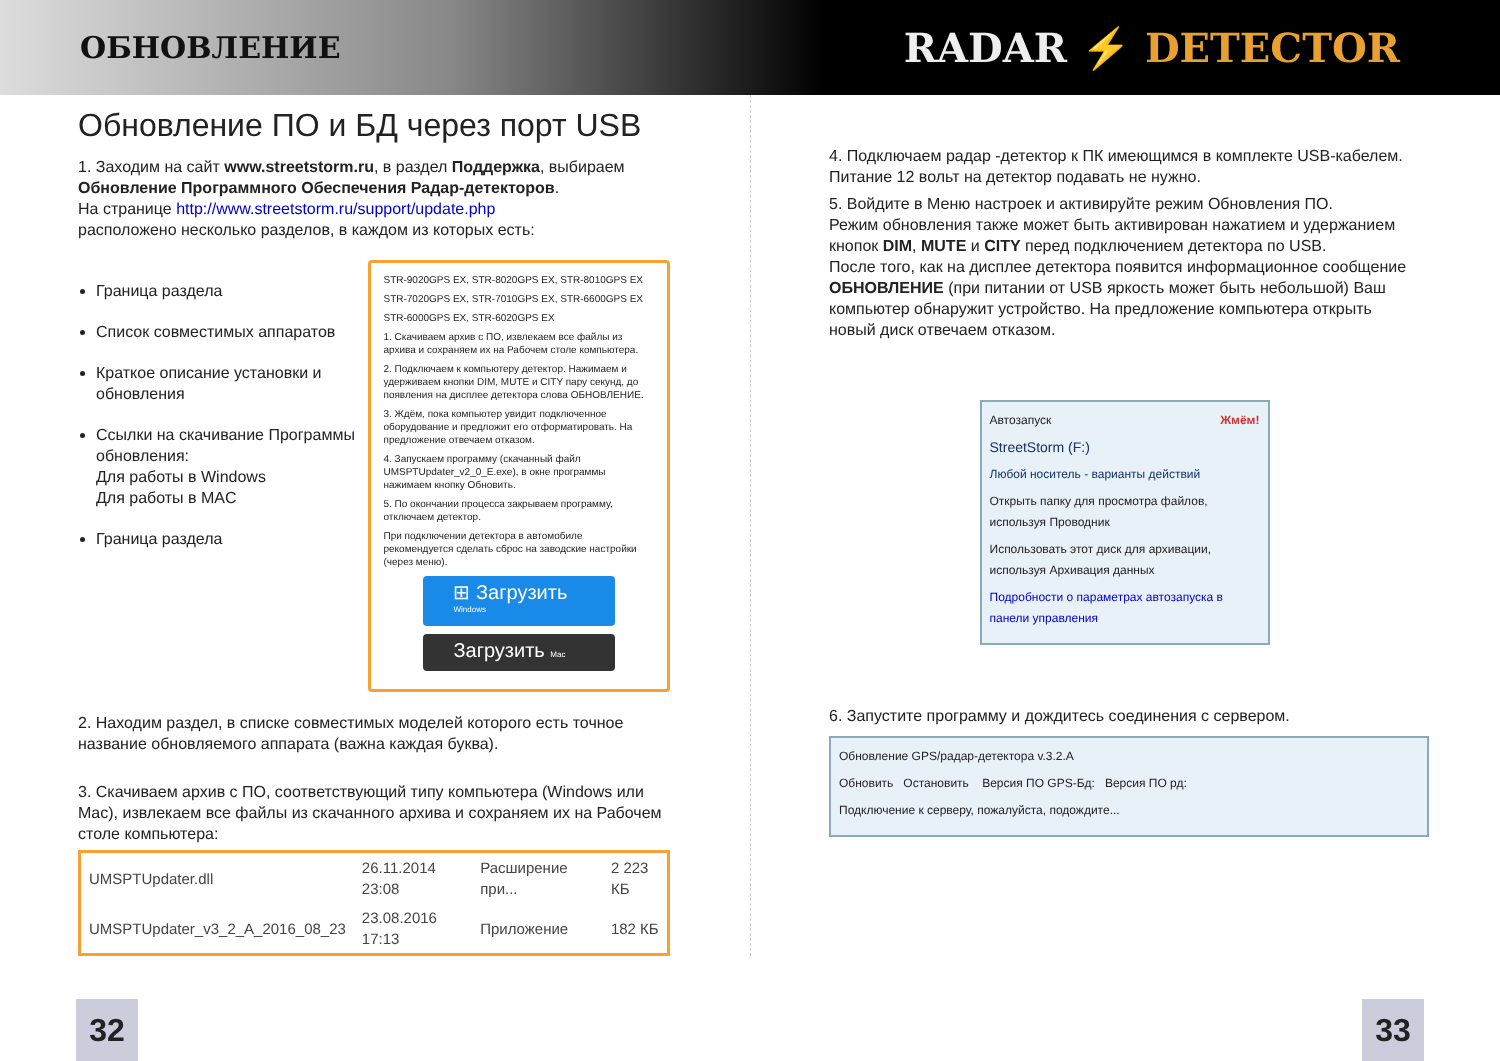ОБНОВЛЕНИЕ
RADAR ⚡ DETECTOR
Обновление ПО и БД через порт USB
1. Заходим на сайт www.streetstorm.ru, в раздел Поддержка, выбираем Обновление Программного Обеспечения Радар-детекторов.
На странице http://www.streetstorm.ru/support/update.php
расположено несколько разделов, в каждом из которых есть:
Граница раздела
Список совместимых аппаратов
Краткое описание установки и обновления
Ссылки на скачивание Программы обновления:
Для работы в Windows
Для работы в MAC
Граница раздела
STR-9020GPS EX, STR-8020GPS EX, STR-8010GPS EX
STR-7020GPS EX, STR-7010GPS EX, STR-6600GPS EX
STR-6000GPS EX, STR-6020GPS EX
1. Скачиваем архив с ПО, извлекаем все файлы из архива и сохраняем их на Рабочем столе компьютера.
2. Подключаем к компьютеру детектор. Нажимаем и удерживаем кнопки DIM, MUTE и CITY пару секунд, до появления на дисплее детектора слова ОБНОВЛЕНИЕ.
3. Ждём, пока компьютер увидит подключенное оборудование и предложит его отформатировать. На предложение отвечаем отказом.
4. Запускаем программу (скачанный файл UMSPTUpdater_v2_0_E.exe), в окне программы нажимаем кнопку Обновить.
5. По окончании процесса закрываем программу, отключаем детектор.
При подключении детектора в автомобиле рекомендуется сделать сброс на заводские настройки (через меню).
⊞ Загрузить Windows
Загрузить Mac
2. Находим раздел, в списке совместимых моделей которого есть точное название обновляемого аппарата (важна каждая буква).
3. Скачиваем архив с ПО, соответствующий типу компьютера (Windows или Mac), извлекаем все файлы из скачанного архива и сохраняем их на Рабочем столе компьютера:
| UMSPTUpdater.dll | 26.11.2014 23:08 | Расширение при... | 2 223 КБ |
| UMSPTUpdater_v3_2_A_2016_08_23 | 23.08.2016 17:13 | Приложение | 182 КБ |
4. Подключаем радар -детектор к ПК имеющимся в комплекте USB-кабелем. Питание 12 вольт на детектор подавать не нужно.
5. Войдите в Меню настроек и активируйте режим Обновления ПО.
Режим обновления также может быть активирован нажатием и удержанием кнопок DIM, MUTE и CITY перед подключением детектора по USB.
После того, как на дисплее детектора появится информационное сообщение ОБНОВЛЕНИЕ (при питании от USB яркость может быть небольшой) Ваш компьютер обнаружит устройство. На предложение компьютера открыть новый диск отвечаем отказом.
Автозапуск Жмём!
StreetStorm (F:)
Любой носитель - варианты действий
Открыть папку для просмотра файлов, используя Проводник
Использовать этот диск для архивации, используя Архивация данных
Подробности о параметрах автозапуска в панели управления
6. Запустите программу и дождитесь соединения с сервером.
Обновление GPS/радар-детектора v.3.2.A
Обновить Остановить Версия ПО GPS-Бд: Версия ПО рд:
Подключение к серверу, пожалуйста, подождите...
32 33